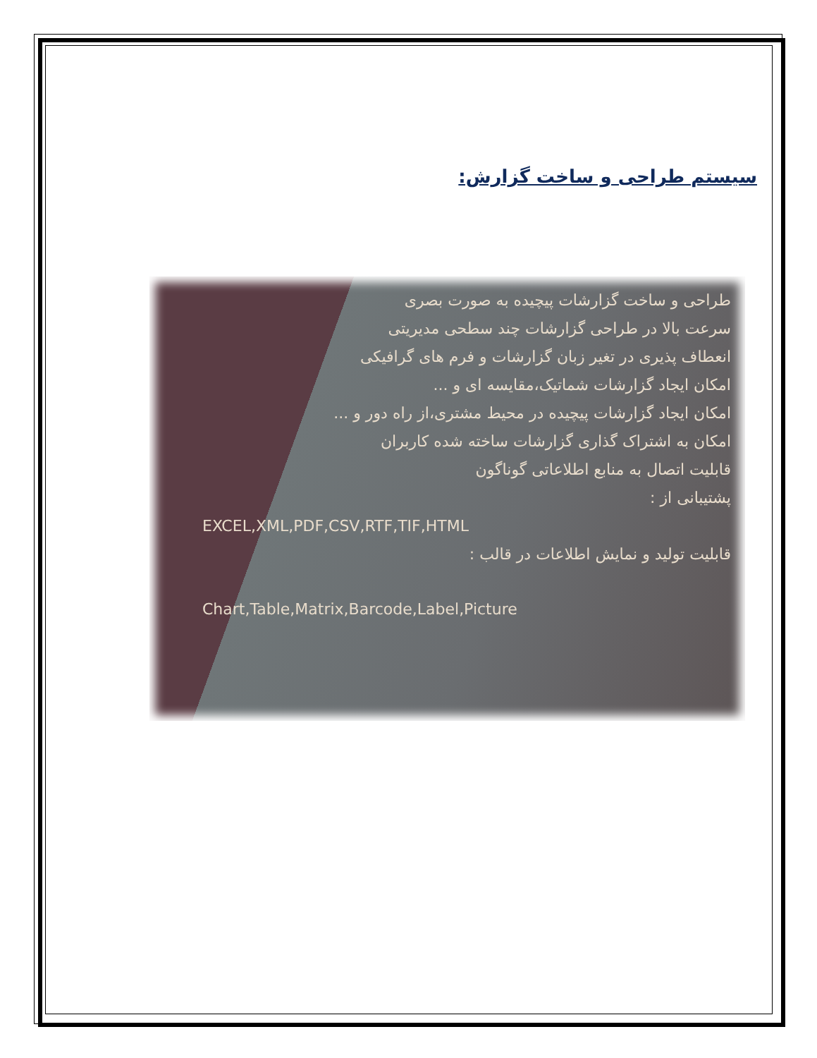سیستم طراحی و ساخت گزارش:
طراحی و ساخت گزارشات پیچیده به صورت بصری
سرعت بالا در طراحی گزارشات چند سطحی مدیریتی
انعطاف پذیری در تغیر زبان گزارشات و فرم های گرافیکی
امکان ایجاد گزارشات شماتیک،مقایسه ای و ...
امکان ایجاد گزارشات پیچیده در محیط مشتری،از راه دور و ...
امکان به اشتراک گذاری گزارشات ساخته شده کاربران
قابلیت اتصال به منابع اطلاعاتی گوناگون
پشتیبانی از :
EXCEL,XML,PDF,CSV,RTF,TIF,HTML
قابلیت تولید و نمایش اطلاعات در قالب :
Chart,Table,Matrix,Barcode,Label,Picture